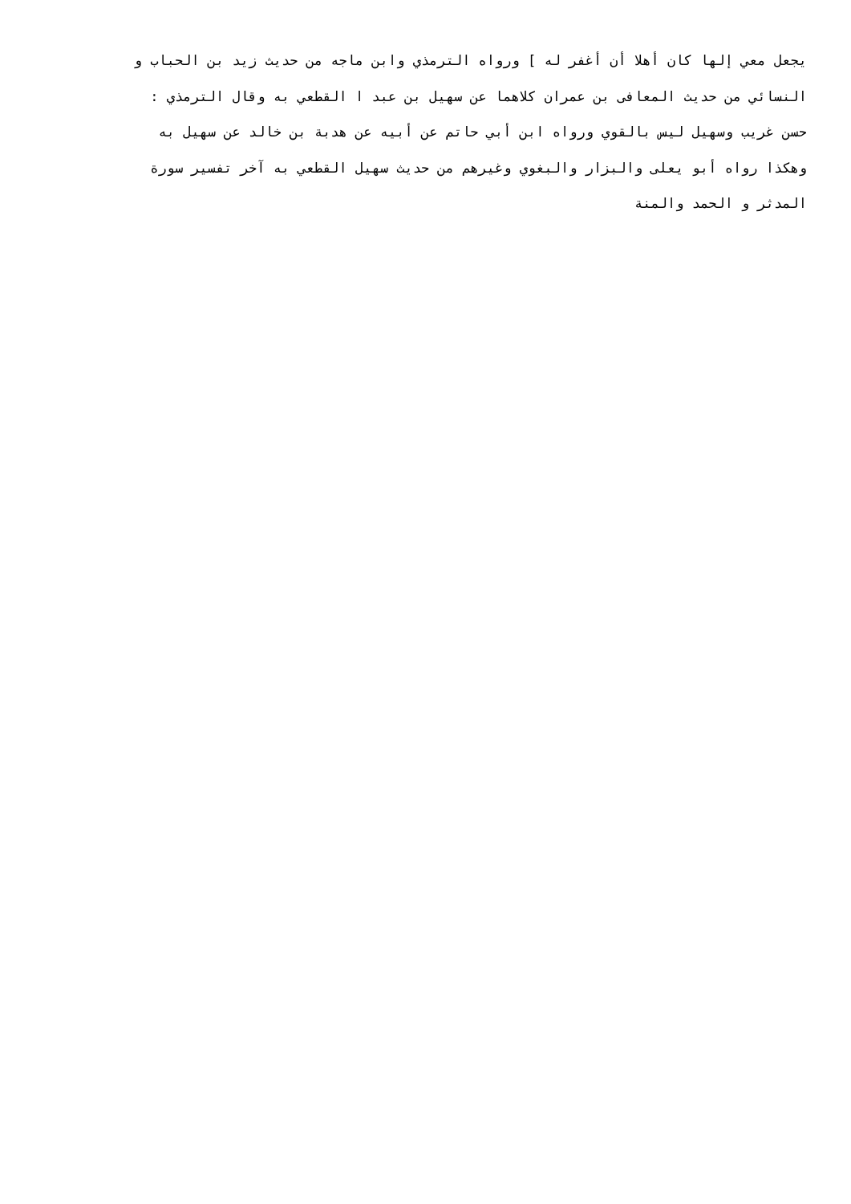يجعل معي إلها كان أهلا أن أغفر له ] ورواه الترمذي وابن ماجه من حديث زيد بن الحباب و
النسائي من حديث المعافى بن عمران كلاهما عن سهيل بن عبد ا القطعي به وقال الترمذي :
حسن غريب وسهيل ليس بالقوي ورواه ابن أبي حاتم عن أبيه عن هدبة بن خالد عن سهيل به
وهكذا رواه أبو يعلى والبزار والبغوي وغيرهم من حديث سهيل القطعي به آخر تفسير سورة
المدثر و الحمد والمنة